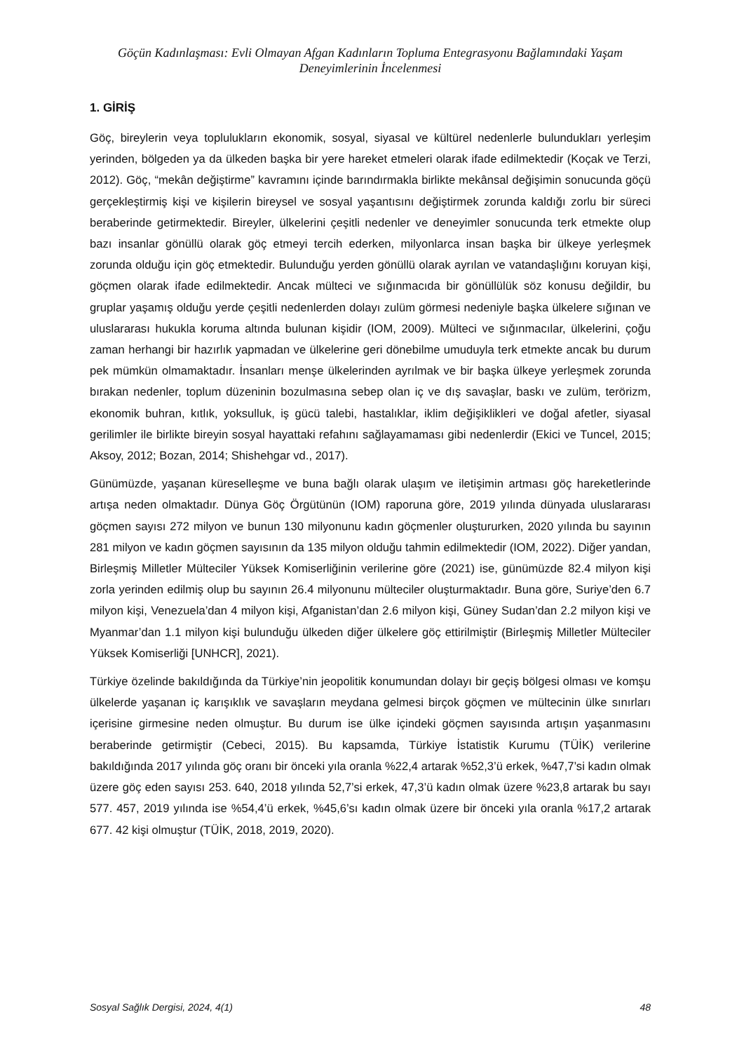Göçün Kadınlaşması: Evli Olmayan Afgan Kadınların Topluma Entegrasyonu Bağlamındaki Yaşam Deneyimlerinin İncelenmesi
1. GİRİŞ
Göç, bireylerin veya toplulukların ekonomik, sosyal, siyasal ve kültürel nedenlerle bulundukları yerleşim yerinden, bölgeden ya da ülkeden başka bir yere hareket etmeleri olarak ifade edilmektedir (Koçak ve Terzi, 2012). Göç, “mekân değiştirme” kavramını içinde barındırmakla birlikte mekânsal değişimin sonucunda göçü gerçekleştirmiş kişi ve kişilerin bireysel ve sosyal yaşantısını değiştirmek zorunda kaldığı zorlu bir süreci beraberinde getirmektedir. Bireyler, ülkelerini çeşitli nedenler ve deneyimler sonucunda terk etmekte olup bazı insanlar gönüllü olarak göç etmeyi tercih ederken, milyonlarca insan başka bir ülkeye yerleşmek zorunda olduğu için göç etmektedir. Bulunduğu yerden gönüllü olarak ayrılan ve vatandaşlığını koruyan kişi, göçmen olarak ifade edilmektedir. Ancak mülteci ve sığınmacıda bir gönüllülük söz konusu değildir, bu gruplar yaşamış olduğu yerde çeşitli nedenlerden dolayı zulüm görmesi nedeniyle başka ülkelere sığınan ve uluslararası hukukla koruma altında bulunan kişidir (IOM, 2009). Mülteci ve sığınmacılar, ülkelerini, çoğu zaman herhangi bir hazırlık yapmadan ve ülkelerine geri dönebilme umuduyla terk etmekte ancak bu durum pek mümkün olmamaktadır. İnsanları menşe ülkelerinden ayrılmak ve bir başka ülkeye yerleşmek zorunda bırakan nedenler, toplum düzeninin bozulmasına sebep olan iç ve dış savaşlar, baskı ve zulüm, terörizm, ekonomik buhran, kıtlık, yoksulluk, iş gücü talebi, hastalıklar, iklim değişiklikleri ve doğal afetler, siyasal gerilimler ile birlikte bireyin sosyal hayattaki refahını sağlayamaması gibi nedenlerdir (Ekici ve Tuncel, 2015; Aksoy, 2012; Bozan, 2014; Shishehgar vd., 2017).
Günümüzde, yaşanan küreselleşme ve buna bağlı olarak ulaşım ve iletişimin artması göç hareketlerinde artışa neden olmaktadır. Dünya Göç Örgütünün (IOM) raporuna göre, 2019 yılında dünyada uluslararası göçmen sayısı 272 milyon ve bunun 130 milyonunu kadın göçmenler oluştururken, 2020 yılında bu sayının 281 milyon ve kadın göçmen sayısının da 135 milyon olduğu tahmin edilmektedir (IOM, 2022). Diğer yandan, Birleşmiş Milletler Mülteciler Yüksek Komiserliğinin verilerine göre (2021) ise, günümüzde 82.4 milyon kişi zorla yerinden edilmiş olup bu sayının 26.4 milyonunu mülteciler oluşturmaktadır. Buna göre, Suriye’den 6.7 milyon kişi, Venezuela’dan 4 milyon kişi, Afganistan’dan 2.6 milyon kişi, Güney Sudan’dan 2.2 milyon kişi ve Myanmar’dan 1.1 milyon kişi bulunduğu ülkeden diğer ülkelere göç ettirilmiştir (Birleşmiş Milletler Mülteciler Yüksek Komiserliği [UNHCR], 2021).
Türkiye özelinde bakıldığında da Türkiye’nin jeopolitik konumundan dolayı bir geçiş bölgesi olması ve komşu ülkelerde yaşanan iç karışıklık ve savaşların meydana gelmesi birçok göçmen ve mültecinin ülke sınırları içerisine girmesine neden olmuştur. Bu durum ise ülke içindeki göçmen sayısında artışın yaşanmasını beraberinde getirmiştir (Cebeci, 2015). Bu kapsamda, Türkiye İstatistik Kurumu (TÜİK) verilerine bakıldığında 2017 yılında göç oranı bir önceki yıla oranla %22,4 artarak %52,3’ü erkek, %47,7’si kadın olmak üzere göç eden sayısı 253. 640, 2018 yılında 52,7’si erkek, 47,3’ü kadın olmak üzere %23,8 artarak bu sayı 577. 457, 2019 yılında ise %54,4’ü erkek, %45,6’sı kadın olmak üzere bir önceki yıla oranla %17,2 artarak 677. 42 kişi olmuştur (TÜİK, 2018, 2019, 2020).
Sosyal Sağlık Dergisi, 2024, 4(1) 48